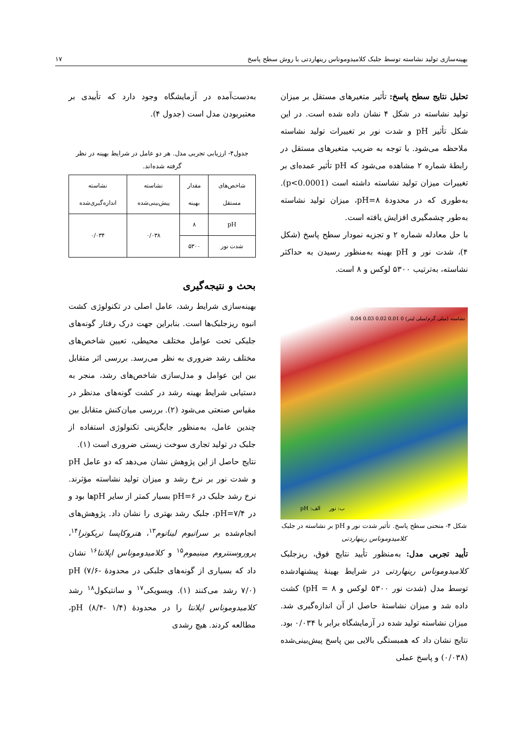بهینه‌سازی تولید نشاسته توسط جلبک کلامیدوموناس رینهاردتی با روش سطح پاسخ ۱۷
تحلیل نتایج سطح پاسخ: تأثیر متغیرهای مستقل بر میزان تولید نشاسته در شکل ۴ نشان داده شده است. در این شکل تأثیر pH و شدت نور بر تغییرات تولید نشاسته ملاحظه می‌شود. با توجه به ضریب متغیرهای مستقل در رابطهٔ شماره ۲ مشاهده می‌شود که pH تأثیر عمده‌ای بر تغییرات میزان تولید نشاسته داشته است (p<0.0001). به‌طوری که در محدودهٔ pH=۸، میزان تولید نشاسته به‌طور چشمگیری افزایش یافته است.
با حل معادله شماره ۲ و تجزیه نمودار سطح پاسخ (شکل ۴)، شدت نور و pH بهینه به‌منظور رسیدن به حداکثر نشاسته، به‌ترتیب ۵۳۰۰ لوکس و ۸ است.
الف: pH ب: نور
نشاسته (میلی گرم/میلی لیتر) 0 0.01 0.02 0.03 0.04
شکل ۴- منحنی سطح پاسخ. تأثیر شدت نور و pH بر نشاسته در جلبک کلامیدوموناس رینهاردتی
تأیید تجربی مدل: به‌منظور تأیید نتایج فوق، ریزجلبک کلامیدوموناس رینهاردتی در شرایط بهینهٔ پیشنهادشده توسط مدل (شدت نور ۵۳۰۰ لوکس و ۸ = pH) کشت داده شد و میزان نشاستهٔ حاصل از آن اندازه‌گیری شد. میزان نشاسته تولید شده در آزمایشگاه برابر با ۰/۰۳۴ بود. نتایج نشان داد که همبستگی بالایی بین پاسخ پیش‌بینی‌شده (۰/۰۳۸) و پاسخ عملی
به‌دست‌آمده در آزمایشگاه وجود دارد که تأییدی بر معتبربودن مدل است (جدول ۴).
جدول۴- ارزیابی تجربی مدل. هر دو عامل در شرایط بهینه در نظر گرفته شده‌اند.
| شاخص‌های مستقل | مقدار بهینه | نشاسته پیش‌بینی‌شده | نشاسته اندازه‌گیری‌شده |
| --- | --- | --- | --- |
| pH | ۸ | ۰/۰۳۸ | ۰/۰۳۴ |
| شدت نور | ۵۳۰۰ | | |
بحث و نتیجه‌گیری
بهینه‌سازی شرایط رشد، عامل اصلی در تکنولوژی کشت انبوه ریزجلبک‌ها است. بنابراین جهت درک رفتار گونه‌های جلبکی تحت عوامل مختلف محیطی، تعیین شاخص‌های مختلف رشد ضروری به نظر می‌رسد. بررسی اثر متقابل بین این عوامل و مدل‌سازی شاخص‌های رشد، منجر به دستیابی شرایط بهینه رشد در کشت گونه‌های مدنظر در مقیاس صنعتی می‌شود (۲). بررسی میان‌کنش متقابل بین چندین عامل، به‌منظور جایگزینی تکنولوژی استفاده از جلبک در تولید تجاری سوخت زیستی ضروری است (۱).
نتایج حاصل از این پژوهش نشان می‌دهد که دو عامل pH و شدت نور بر نرخ رشد و میزان تولید نشاسته مؤثرند. نرخ رشد جلبک در pH=۶ بسیار کمتر از سایر pHها بود و در pH=۷/۴، جلبک رشد بهتری را نشان داد. پژوهش‌های انجام‌شده بر سراتیوم لیناتوم<sup>۱۳</sup>، هتروکاپسا تریکوترا<sup>۱۴</sup>، پروروسنتروم مینیموم<sup>۱۵</sup> و کلامیدوموناس اپلانتا<sup>۱۶</sup> نشان داد که بسیاری از گونه‌های جلبکی در محدودهٔ pH (۷/۶- ۷/۰) رشد می‌کنند (۱). ویسویکی<sup>۱۷</sup> و سانتیکول<sup>۱۸</sup> رشد کلامیدوموناس اپلانتا را در محدودهٔ pH (۸/۴- ۱/۴)، مطالعه کردند. هیچ رشدی